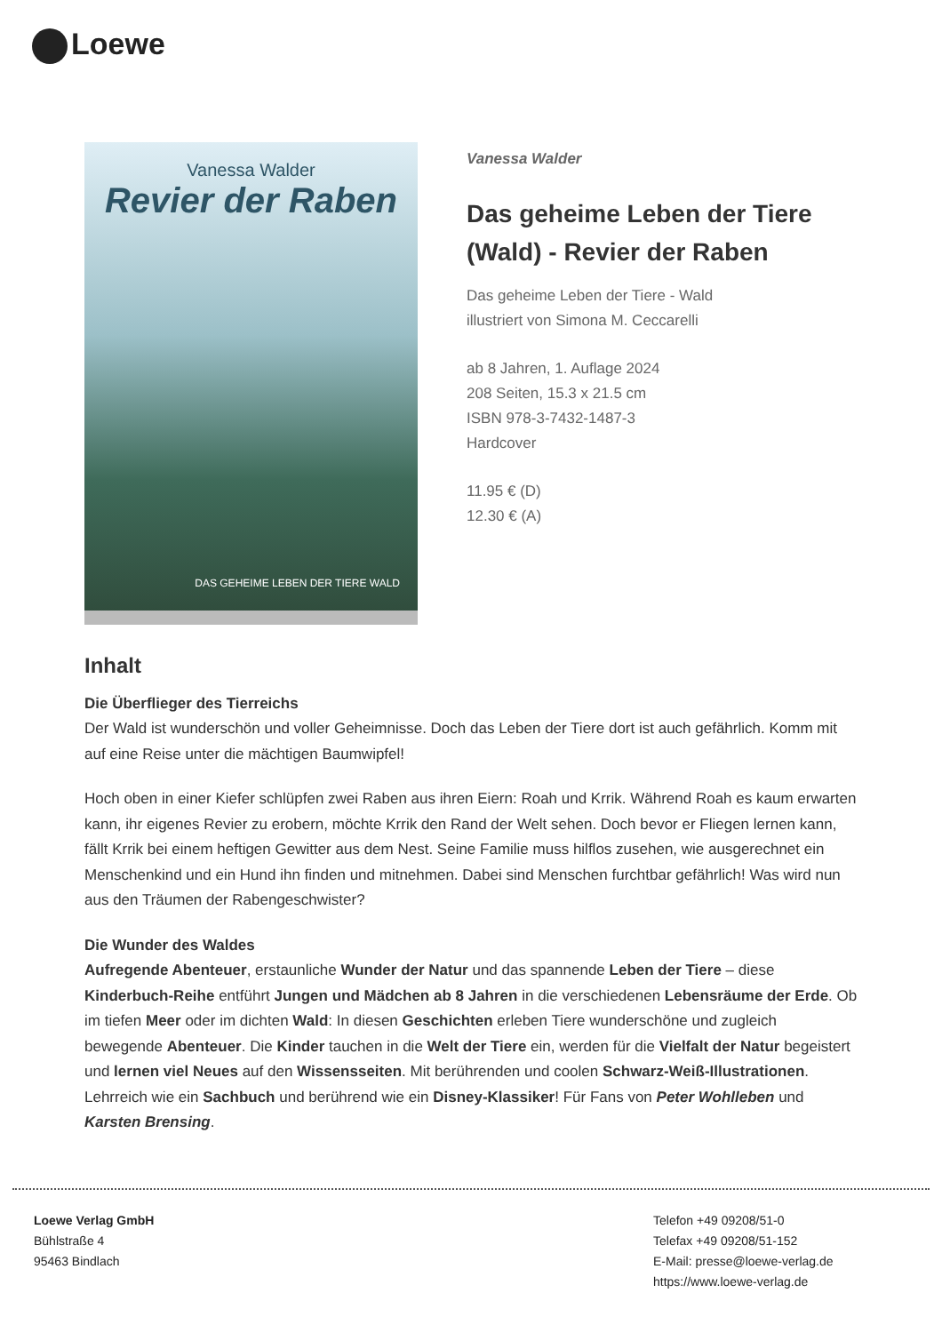Loewe
Vanessa Walder
Revier der Raben
DAS GEHEIME LEBEN DER TIERE WALD
Vanessa Walder
Das geheime Leben der Tiere (Wald) - Revier der Raben
Das geheime Leben der Tiere - Wald
illustriert von Simona M. Ceccarelli
ab 8 Jahren, 1. Auflage 2024
208 Seiten, 15.3 x 21.5 cm
ISBN 978-3-7432-1487-3
Hardcover
11.95 € (D)
12.30 € (A)
Inhalt
Die Überflieger des Tierreichs
Der Wald ist wunderschön und voller Geheimnisse. Doch das Leben der Tiere dort ist auch gefährlich. Komm mit auf eine Reise unter die mächtigen Baumwipfel!
Hoch oben in einer Kiefer schlüpfen zwei Raben aus ihren Eiern: Roah und Krrik. Während Roah es kaum erwarten kann, ihr eigenes Revier zu erobern, möchte Krrik den Rand der Welt sehen. Doch bevor er Fliegen lernen kann, fällt Krrik bei einem heftigen Gewitter aus dem Nest. Seine Familie muss hilflos zusehen, wie ausgerechnet ein Menschenkind und ein Hund ihn finden und mitnehmen. Dabei sind Menschen furchtbar gefährlich! Was wird nun aus den Träumen der Rabengeschwister?
Die Wunder des Waldes
Aufregende Abenteuer, erstaunliche Wunder der Natur und das spannende Leben der Tiere – diese Kinderbuch-Reihe entführt Jungen und Mädchen ab 8 Jahren in die verschiedenen Lebensräume der Erde. Ob im tiefen Meer oder im dichten Wald: In diesen Geschichten erleben Tiere wunderschöne und zugleich bewegende Abenteuer. Die Kinder tauchen in die Welt der Tiere ein, werden für die Vielfalt der Natur begeistert und lernen viel Neues auf den Wissensseiten. Mit berührenden und coolen Schwarz-Weiß-Illustrationen. Lehrreich wie ein Sachbuch und berührend wie ein Disney-Klassiker! Für Fans von Peter Wohlleben und Karsten Brensing.
Loewe Verlag GmbH
Bühlstraße 4
95463 Bindlach
Telefon +49 09208/51-0
Telefax +49 09208/51-152
E-Mail: presse@loewe-verlag.de
https://www.loewe-verlag.de